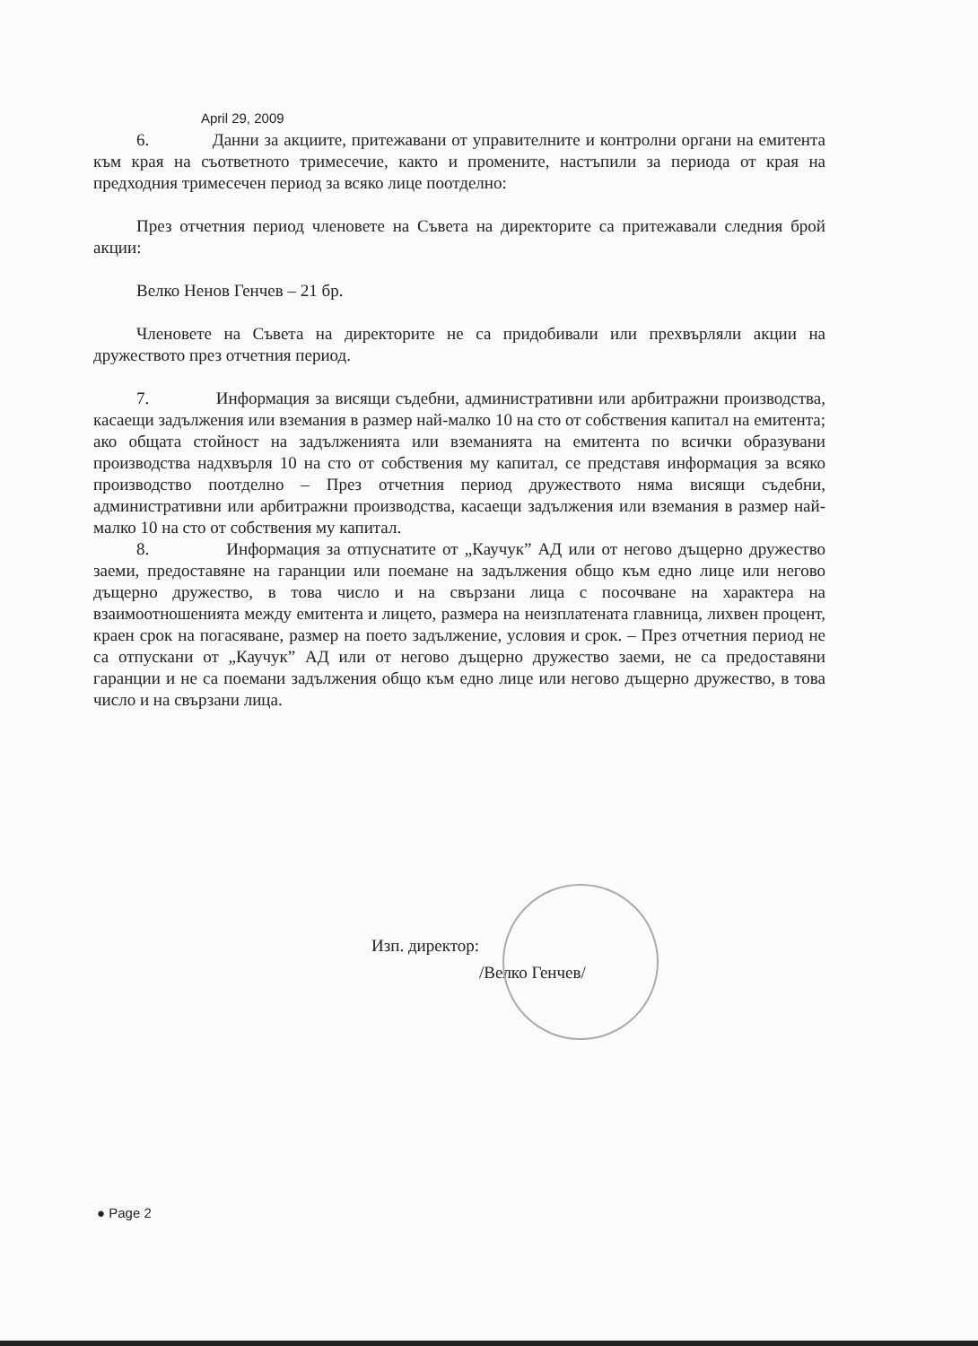April 29, 2009
6. Данни за акциите, притежавани от управителните и контролни органи на емитента към края на съответното тримесечие, както и промените, настъпили за периода от края на предходния тримесечен период за всяко лице поотделно:
През отчетния период членовете на Съвета на директорите са притежавали следния брой акции:
Велко Ненов Генчев – 21 бр.
Членовете на Съвета на директорите не са придобивали или прехвърляли акции на дружеството през отчетния период.
7. Информация за висящи съдебни, административни или арбитражни производства, касаещи задължения или вземания в размер най-малко 10 на сто от собствения капитал на емитента; ако общата стойност на задълженията или вземанията на емитента по всички образувани производства надхвърля 10 на сто от собствения му капитал, се представя информация за всяко производство поотделно – През отчетния период дружеството няма висящи съдебни, административни или арбитражни производства, касаещи задължения или вземания в размер най-малко 10 на сто от собствения му капитал.
8. Информация за отпуснатите от „Каучук” АД или от негово дъщерно дружество заеми, предоставяне на гаранции или поемане на задължения общо към едно лице или негово дъщерно дружество, в това число и на свързани лица с посочване на характера на взаимоотношенията между емитента и лицето, размера на неизплатената главница, лихвен процент, краен срок на погасяване, размер на поето задължение, условия и срок. – През отчетния период не са отпускани от „Каучук” АД или от негово дъщерно дружество заеми, не са предоставяни гаранции и не са поемани задължения общо към едно лице или негово дъщерно дружество, в това число и на свързани лица.
Изп. директор:
/Велко Генчев/
● Page 2